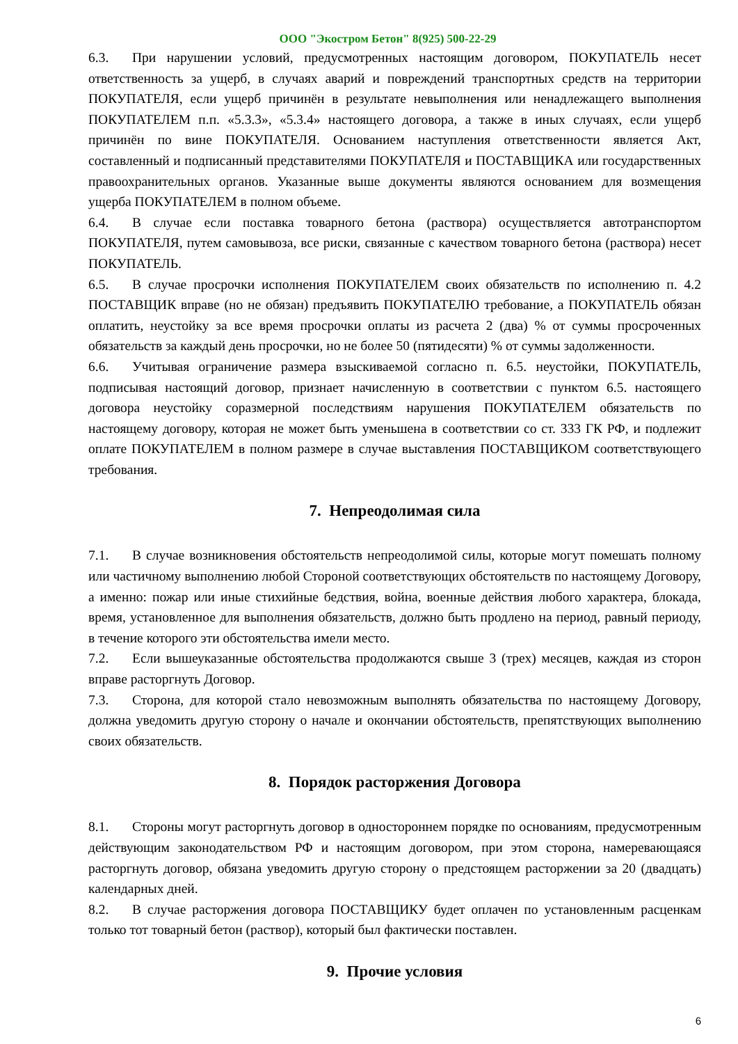ООО "Экостром Бетон" 8(925) 500-22-29
6.3. При нарушении условий, предусмотренных настоящим договором, ПОКУПАТЕЛЬ несет ответственность за ущерб, в случаях аварий и повреждений транспортных средств на территории ПОКУПАТЕЛЯ, если ущерб причинён в результате невыполнения или ненадлежащего выполнения ПОКУПАТЕЛЕМ п.п. «5.3.3», «5.3.4» настоящего договора, а также в иных случаях, если ущерб причинён по вине ПОКУПАТЕЛЯ. Основанием наступления ответственности является Акт, составленный и подписанный представителями ПОКУПАТЕЛЯ и ПОСТАВЩИКА или государственных правоохранительных органов. Указанные выше документы являются основанием для возмещения ущерба ПОКУПАТЕЛЕМ в полном объеме.
6.4. В случае если поставка товарного бетона (раствора) осуществляется автотранспортом ПОКУПАТЕЛЯ, путем самовывоза, все риски, связанные с качеством товарного бетона (раствора) несет ПОКУПАТЕЛЬ.
6.5. В случае просрочки исполнения ПОКУПАТЕЛЕМ своих обязательств по исполнению п. 4.2 ПОСТАВЩИК вправе (но не обязан) предъявить ПОКУПАТЕЛЮ требование, а ПОКУПАТЕЛЬ обязан оплатить, неустойку за все время просрочки оплаты из расчета 2 (два) % от суммы просроченных обязательств за каждый день просрочки, но не более 50 (пятидесяти) % от суммы задолженности.
6.6. Учитывая ограничение размера взыскиваемой согласно п. 6.5. неустойки, ПОКУПАТЕЛЬ, подписывая настоящий договор, признает начисленную в соответствии с пунктом 6.5. настоящего договора неустойку соразмерной последствиям нарушения ПОКУПАТЕЛЕМ обязательств по настоящему договору, которая не может быть уменьшена в соответствии со ст. 333 ГК РФ, и подлежит оплате ПОКУПАТЕЛЕМ в полном размере в случае выставления ПОСТАВЩИКОМ соответствующего требования.
7. Непреодолимая сила
7.1. В случае возникновения обстоятельств непреодолимой силы, которые могут помешать полному или частичному выполнению любой Стороной соответствующих обстоятельств по настоящему Договору, а именно: пожар или иные стихийные бедствия, война, военные действия любого характера, блокада, время, установленное для выполнения обязательств, должно быть продлено на период, равный периоду, в течение которого эти обстоятельства имели место.
7.2. Если вышеуказанные обстоятельства продолжаются свыше 3 (трех) месяцев, каждая из сторон вправе расторгнуть Договор.
7.3. Сторона, для которой стало невозможным выполнять обязательства по настоящему Договору, должна уведомить другую сторону о начале и окончании обстоятельств, препятствующих выполнению своих обязательств.
8. Порядок расторжения Договора
8.1. Стороны могут расторгнуть договор в одностороннем порядке по основаниям, предусмотренным действующим законодательством РФ и настоящим договором, при этом сторона, намеревающаяся расторгнуть договор, обязана уведомить другую сторону о предстоящем расторжении за 20 (двадцать) календарных дней.
8.2. В случае расторжения договора ПОСТАВЩИКУ будет оплачен по установленным расценкам только тот товарный бетон (раствор), который был фактически поставлен.
9. Прочие условия
6